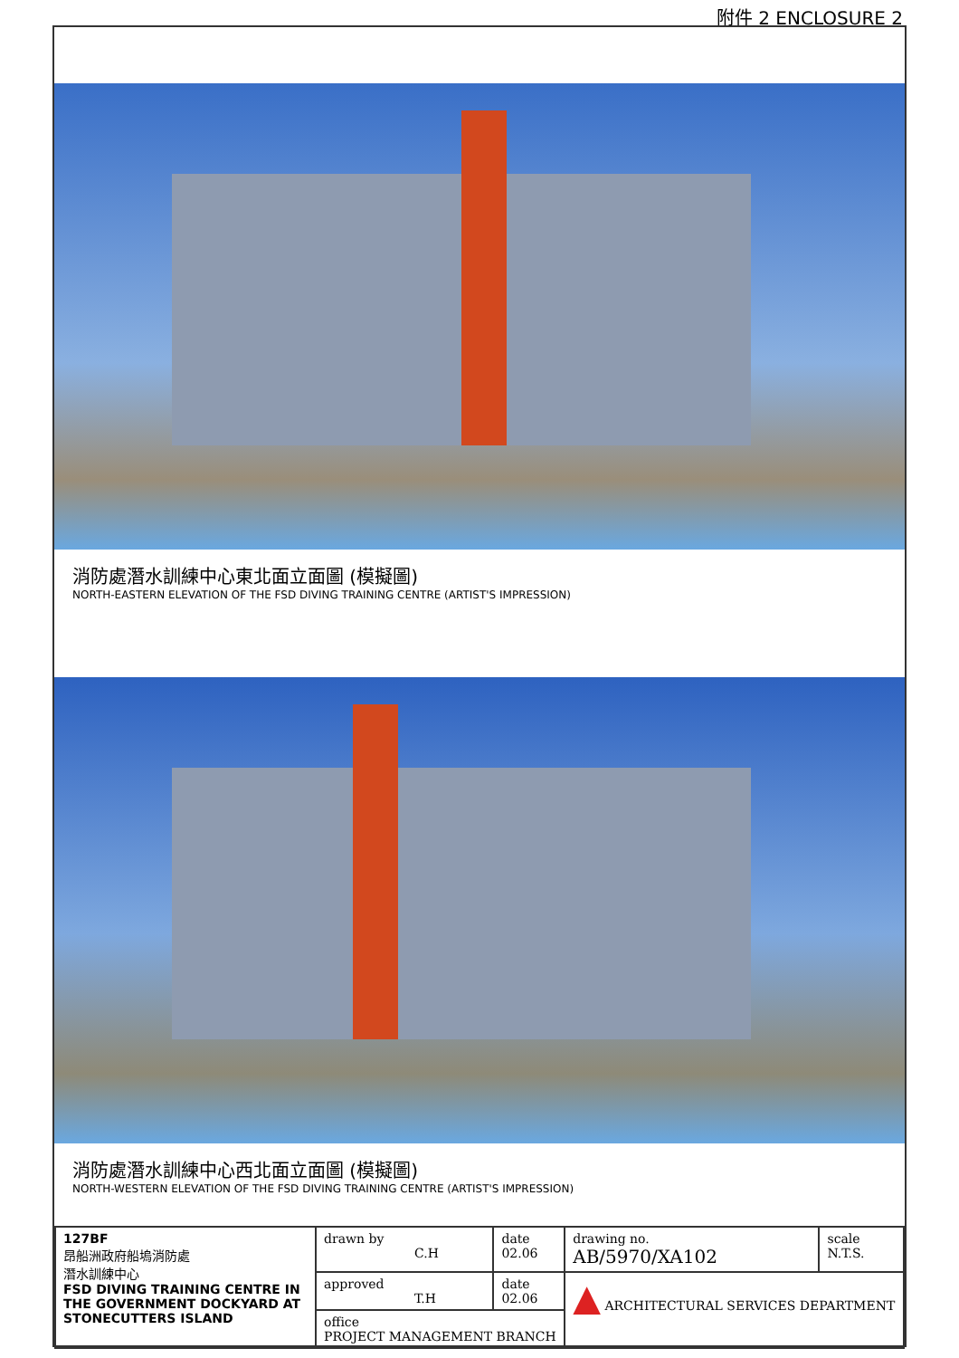附件 2 ENCLOSURE 2
消防處潛水訓練中心東北面立面圖 (模擬圖)
NORTH-EASTERN ELEVATION OF THE FSD DIVING TRAINING CENTRE (ARTIST'S IMPRESSION)
消防處潛水訓練中心西北面立面圖 (模擬圖)
NORTH-WESTERN ELEVATION OF THE FSD DIVING TRAINING CENTRE (ARTIST'S IMPRESSION)
| 127BF 昂船洲政府船塢消防處 潛水訓練中心 FSD DIVING TRAINING CENTRE IN THE GOVERNMENT DOCKYARD AT STONECUTTERS ISLAND | drawn by C.H | date 02.06 | drawing no. AB/5970/XA102 | scale N.T.S. |
| | approved T.H | date 02.06 | ▲ ARCHITECTURAL SERVICES DEPARTMENT | |
| | office PROJECT MANAGEMENT BRANCH | | | |